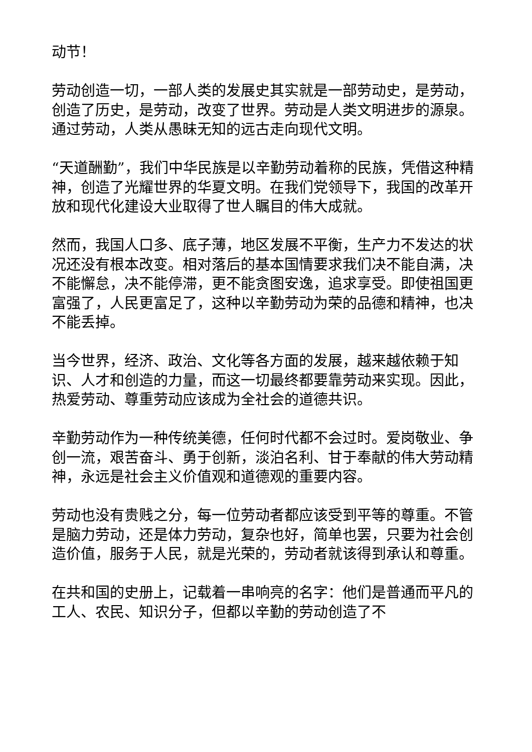动节！
劳动创造一切，一部人类的发展史其实就是一部劳动史，是劳动，创造了历史，是劳动，改变了世界。劳动是人类文明进步的源泉。通过劳动，人类从愚昧无知的远古走向现代文明。
“天道酬勤”，我们中华民族是以辛勤劳动着称的民族，凭借这种精神，创造了光耀世界的华夏文明。在我们党领导下，我国的改革开放和现代化建设大业取得了世人瞩目的伟大成就。
然而，我国人口多、底子薄，地区发展不平衡，生产力不发达的状况还没有根本改变。相对落后的基本国情要求我们决不能自满，决不能懈怠，决不能停滞，更不能贪图安逸，追求享受。即使祖国更富强了，人民更富足了，这种以辛勤劳动为荣的品德和精神，也决不能丢掉。
当今世界，经济、政治、文化等各方面的发展，越来越依赖于知识、人才和创造的力量，而这一切最终都要靠劳动来实现。因此，热爱劳动、尊重劳动应该成为全社会的道德共识。
辛勤劳动作为一种传统美德，任何时代都不会过时。爱岗敬业、争创一流，艰苦奋斗、勇于创新，淡泊名利、甘于奉献的伟大劳动精神，永远是社会主义价值观和道德观的重要内容。
劳动也没有贵贱之分，每一位劳动者都应该受到平等的尊重。不管是脑力劳动，还是体力劳动，复杂也好，简单也罢，只要为社会创造价值，服务于人民，就是光荣的，劳动者就该得到承认和尊重。
在共和国的史册上，记载着一串响亮的名字：他们是普通而平凡的工人、农民、知识分子，但都以辛勤的劳动创造了不